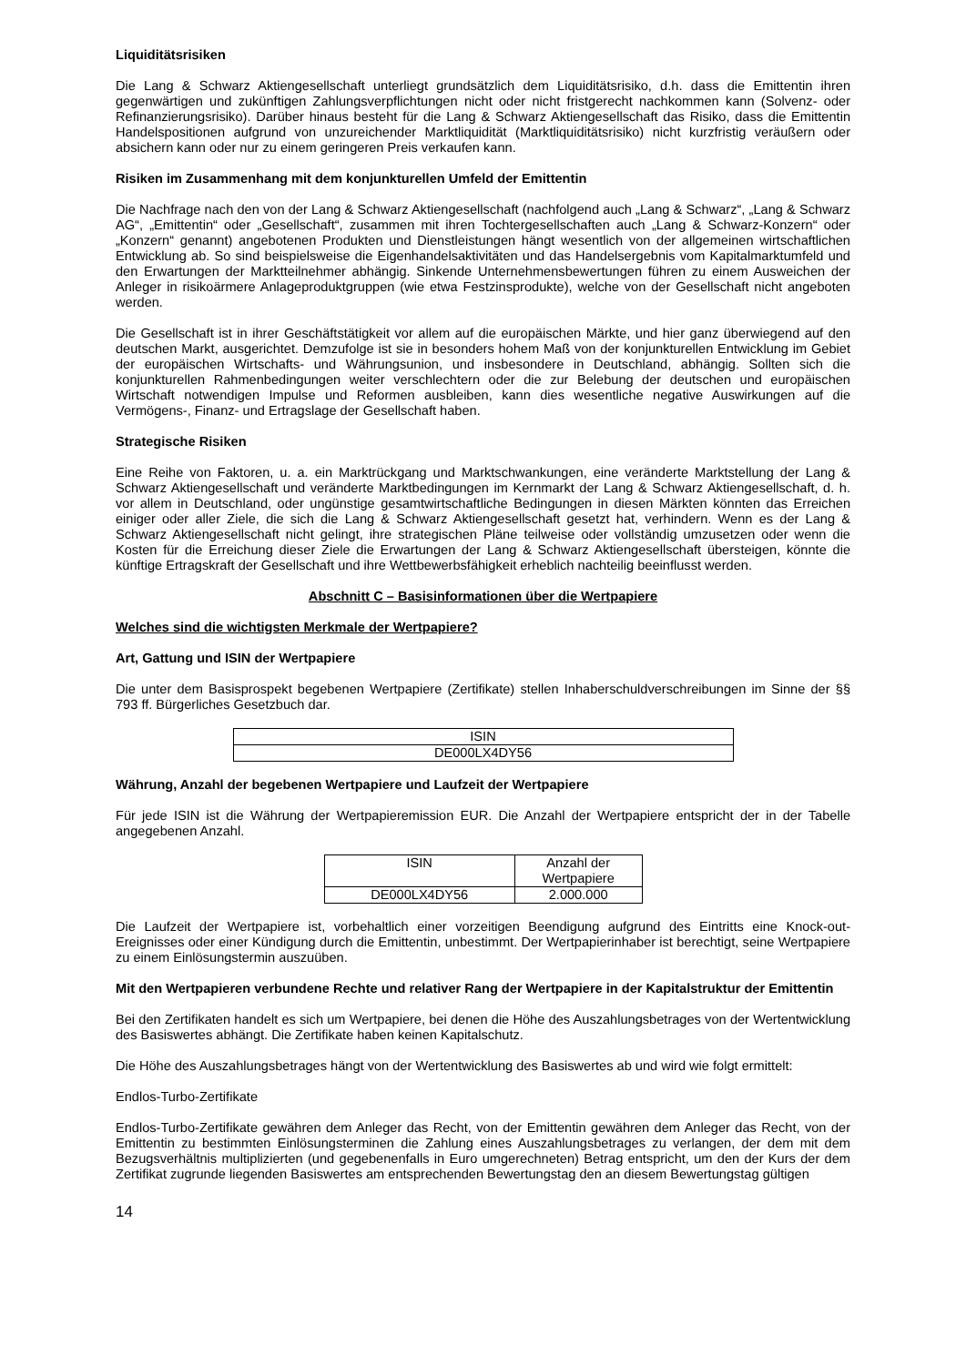Liquiditätsrisiken
Die Lang & Schwarz Aktiengesellschaft unterliegt grundsätzlich dem Liquiditätsrisiko, d.h. dass die Emittentin ihren gegenwärtigen und zukünftigen Zahlungsverpflichtungen nicht oder nicht fristgerecht nachkommen kann (Solvenz- oder Refinanzierungsrisiko). Darüber hinaus besteht für die Lang & Schwarz Aktiengesellschaft das Risiko, dass die Emittentin Handelspositionen aufgrund von unzureichender Marktliquidität (Marktliquiditätsrisiko) nicht kurzfristig veräußern oder absichern kann oder nur zu einem geringeren Preis verkaufen kann.
Risiken im Zusammenhang mit dem konjunkturellen Umfeld der Emittentin
Die Nachfrage nach den von der Lang & Schwarz Aktiengesellschaft (nachfolgend auch „Lang & Schwarz“, „Lang & Schwarz AG“, „Emittentin“ oder „Gesellschaft“, zusammen mit ihren Tochtergesellschaften auch „Lang & Schwarz-Konzern“ oder „Konzern“ genannt) angebotenen Produkten und Dienstleistungen hängt wesentlich von der allgemeinen wirtschaftlichen Entwicklung ab. So sind beispielsweise die Eigenhandelsaktivitäten und das Handelsergebnis vom Kapitalmarktumfeld und den Erwartungen der Marktteilnehmer abhängig. Sinkende Unternehmensbewertungen führen zu einem Ausweichen der Anleger in risikoärmere Anlageproduktgruppen (wie etwa Festzinsprodukte), welche von der Gesellschaft nicht angeboten werden.
Die Gesellschaft ist in ihrer Geschäftstätigkeit vor allem auf die europäischen Märkte, und hier ganz überwiegend auf den deutschen Markt, ausgerichtet. Demzufolge ist sie in besonders hohem Maß von der konjunkturellen Entwicklung im Gebiet der europäischen Wirtschafts- und Währungsunion, und insbesondere in Deutschland, abhängig. Sollten sich die konjunkturellen Rahmenbedingungen weiter verschlechtern oder die zur Belebung der deutschen und europäischen Wirtschaft notwendigen Impulse und Reformen ausbleiben, kann dies wesentliche negative Auswirkungen auf die Vermögens-, Finanz- und Ertragslage der Gesellschaft haben.
Strategische Risiken
Eine Reihe von Faktoren, u. a. ein Marktrückgang und Marktschwankungen, eine veränderte Marktstellung der Lang & Schwarz Aktiengesellschaft und veränderte Marktbedingungen im Kernmarkt der Lang & Schwarz Aktiengesellschaft, d. h. vor allem in Deutschland, oder ungünstige gesamtwirtschaftliche Bedingungen in diesen Märkten könnten das Erreichen einiger oder aller Ziele, die sich die Lang & Schwarz Aktiengesellschaft gesetzt hat, verhindern. Wenn es der Lang & Schwarz Aktiengesellschaft nicht gelingt, ihre strategischen Pläne teilweise oder vollständig umzusetzen oder wenn die Kosten für die Erreichung dieser Ziele die Erwartungen der Lang & Schwarz Aktiengesellschaft übersteigen, könnte die künftige Ertragskraft der Gesellschaft und ihre Wettbewerbsfähigkeit erheblich nachteilig beeinflusst werden.
Abschnitt C – Basisinformationen über die Wertpapiere
Welches sind die wichtigsten Merkmale der Wertpapiere?
Art, Gattung und ISIN der Wertpapiere
Die unter dem Basisprospekt begebenen Wertpapiere (Zertifikate) stellen Inhaberschuldverschreibungen im Sinne der §§ 793 ff. Bürgerliches Gesetzbuch dar.
| ISIN |
| --- |
| DE000LX4DY56 |
Währung, Anzahl der begebenen Wertpapiere und Laufzeit der Wertpapiere
Für jede ISIN ist die Währung der Wertpapieremission EUR. Die Anzahl der Wertpapiere entspricht der in der Tabelle angegebenen Anzahl.
| ISIN | Anzahl der Wertpapiere |
| --- | --- |
| DE000LX4DY56 | 2.000.000 |
Die Laufzeit der Wertpapiere ist, vorbehaltlich einer vorzeitigen Beendigung aufgrund des Eintritts eine Knock-out-Ereignisses oder einer Kündigung durch die Emittentin, unbestimmt. Der Wertpapierinhaber ist berechtigt, seine Wertpapiere zu einem Einlösungstermin auszuüben.
Mit den Wertpapieren verbundene Rechte und relativer Rang der Wertpapiere in der Kapitalstruktur der Emittentin
Bei den Zertifikaten handelt es sich um Wertpapiere, bei denen die Höhe des Auszahlungsbetrages von der Wertentwicklung des Basiswertes abhängt. Die Zertifikate haben keinen Kapitalschutz.
Die Höhe des Auszahlungsbetrages hängt von der Wertentwicklung des Basiswertes ab und wird wie folgt ermittelt:
Endlos-Turbo-Zertifikate
Endlos-Turbo-Zertifikate gewähren dem Anleger das Recht, von der Emittentin gewähren dem Anleger das Recht, von der Emittentin zu bestimmten Einlösungsterminen die Zahlung eines Auszahlungsbetrages zu verlangen, der dem mit dem Bezugsverhältnis multiplizierten (und gegebenenfalls in Euro umgerechneten) Betrag entspricht, um den der Kurs der dem Zertifikat zugrunde liegenden Basiswertes am entsprechenden Bewertungstag den an diesem Bewertungstag gültigen
14